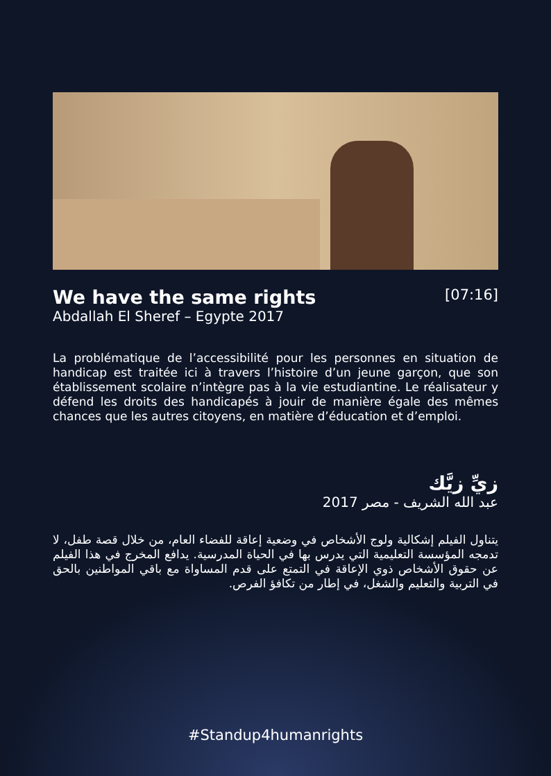We have the same rights
Abdallah El Sheref – Egypte 2017
[07:16]
La problématique de l’accessibilité pour les personnes en situation de handicap est traitée ici à travers l’histoire d’un jeune garçon, que son établissement scolaire n’intègre pas à la vie estudiantine. Le réalisateur y défend les droits des handicapés à jouir de manière égale des mêmes chances que les autres citoyens, en matière d’éducation et d’emploi.
زيِّ زيَّك
عبد الله الشريف - مصر 2017
يتناول الفيلم إشكالية ولوج الأشخاص في وضعية إعاقة للفضاء العام، من خلال قصة طفل، لا تدمجه المؤسسة التعليمية التي يدرس بها في الحياة المدرسية. يدافع المخرج في هذا الفيلم عن حقوق الأشخاص ذوي الإعاقة في التمتع على قدم المساواة مع باقي المواطنين بالحق في التربية والتعليم والشغل، في إطار من تكافؤ الفرص.
#Standup4humanrights